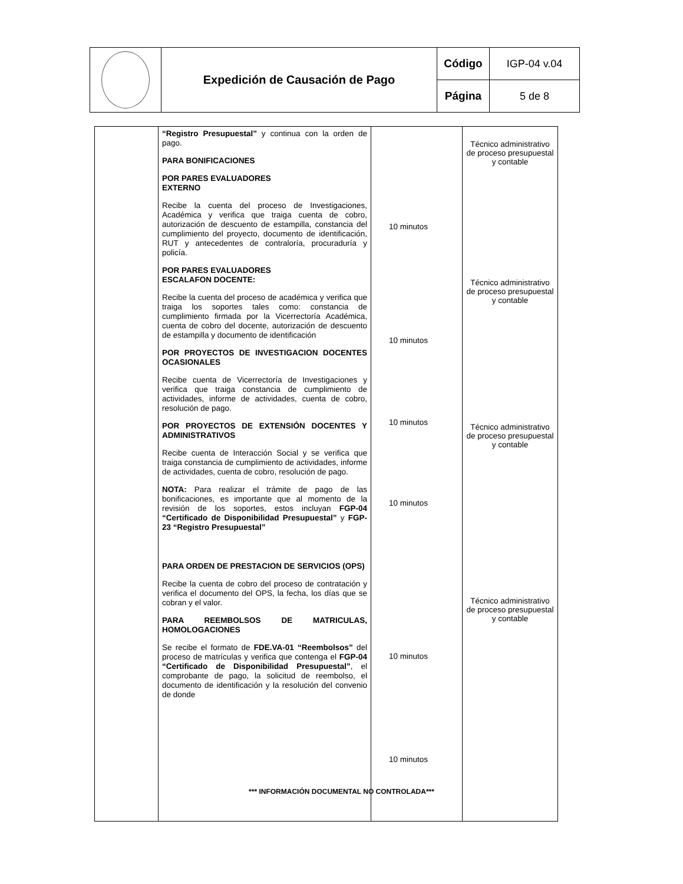| | Expedición de Causación de Pago | Código | IGP-04 v.04 |
| | | Página | 5 de 8 |
| | “Registro Presupuestal” y continua con la orden de pago. PARA BONIFICACIONES POR PARES EVALUADORES EXTERNO Recibe la cuenta del proceso de Investigaciones, Académica y verifica que traiga cuenta de cobro, autorización de descuento de estampilla, constancia del cumplimiento del proyecto, documento de identificación, RUT y antecedentes de contraloría, procuraduría y policía. POR PARES EVALUADORES ESCALAFON DOCENTE: Recibe la cuenta del proceso de académica y verifica que traiga los soportes tales como: constancia de cumplimiento firmada por la Vicerrectoría Académica, cuenta de cobro del docente, autorización de descuento de estampilla y documento de identificación POR PROYECTOS DE INVESTIGACION DOCENTES OCASIONALES Recibe cuenta de Vicerrectoría de Investigaciones y verifica que traiga constancia de cumplimiento de actividades, informe de actividades, cuenta de cobro, resolución de pago. POR PROYECTOS DE EXTENSIÓN DOCENTES Y ADMINISTRATIVOS Recibe cuenta de Interacción Social y se verifica que traiga constancia de cumplimiento de actividades, informe de actividades, cuenta de cobro, resolución de pago. NOTA: Para realizar el trámite de pago de las bonificaciones, es importante que al momento de la revisión de los soportes, estos incluyan FGP-04 “Certificado de Disponibilidad Presupuestal” y FGP-23 “Registro Presupuestal” PARA ORDEN DE PRESTACION DE SERVICIOS (OPS) Recibe la cuenta de cobro del proceso de contratación y verifica el documento del OPS, la fecha, los días que se cobran y el valor. PARA REEMBOLSOS DE MATRICULAS, HOMOLOGACIONES Se recibe el formato de FDE.VA-01 “Reembolsos” del proceso de matrículas y verifica que contenga el FGP-04 “Certificado de Disponibilidad Presupuestal” , el comprobante de pago, la solicitud de reembolso, el documento de identificación y la resolución del convenio de donde | 10 minutos 10 minutos 10 minutos 10 minutos 10 minutos 10 minutos | Técnico administrativo de proceso presupuestal y contable Técnico administrativo de proceso presupuestal y contable Técnico administrativo de proceso presupuestal y contable Técnico administrativo de proceso presupuestal y contable |
*** INFORMACIÓN DOCUMENTAL NO CONTROLADA***